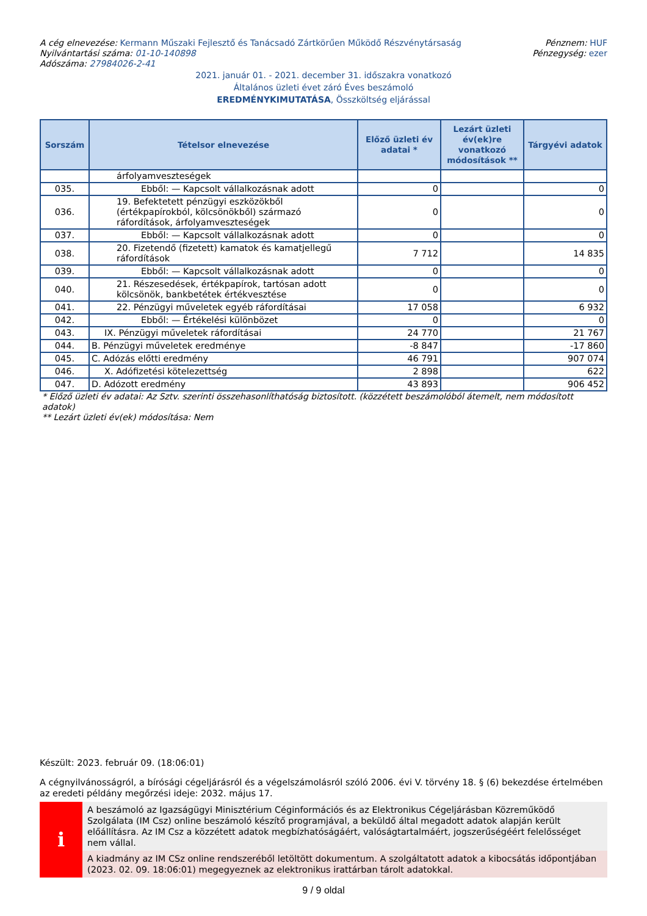A cég elnevezése: Kermann Műszaki Fejlesztő és Tanácsadó Zártkörűen Működő Részvénytársaság
Nyilvántartási száma: 01-10-140898
Adószáma: 27984026-2-41
Pénznem: HUF
Pénzegység: ezer
2021. január 01. - 2021. december 31. időszakra vonatkozó
Általános üzleti évet záró Éves beszámoló
EREDMÉNYKIMUTATÁSA, Összköltség eljárással
| Sorszám | Tételsor elnevezése | Előző üzleti év adatai * | Lezárt üzleti év(ek)re vonatkozó módosítások ** | Tárgyévi adatok |
| --- | --- | --- | --- | --- |
| | árfolyamveszteségek | | | |
| 035. | Ebből: — Kapcsolt vállalkozásnak adott | 0 | | 0 |
| 036. | 19. Befektetett pénzügyi eszközökből (értékpapírokból, kölcsönökből) származó ráfordítások, árfolyamveszteségek | 0 | | 0 |
| 037. | Ebből: — Kapcsolt vállalkozásnak adott | 0 | | 0 |
| 038. | 20. Fizetendő (fizetett) kamatok és kamatjellegű ráfordítások | 7 712 | | 14 835 |
| 039. | Ebből: — Kapcsolt vállalkozásnak adott | 0 | | 0 |
| 040. | 21. Részesedések, értékpapírok, tartósan adott kölcsönök, bankbetétek értékvesztése | 0 | | 0 |
| 041. | 22. Pénzügyi műveletek egyéb ráfordításai | 17 058 | | 6 932 |
| 042. | Ebből: — Értékelési különbözet | 0 | | 0 |
| 043. | IX. Pénzügyi műveletek ráfordításai | 24 770 | | 21 767 |
| 044. | B. Pénzügyi műveletek eredménye | -8 847 | | -17 860 |
| 045. | C. Adózás előtti eredmény | 46 791 | | 907 074 |
| 046. | X. Adófizetési kötelezettség | 2 898 | | 622 |
| 047. | D. Adózott eredmény | 43 893 | | 906 452 |
* Előző üzleti év adatai: Az Sztv. szerinti összehasonlíthatóság biztosított. (közzétett beszámolóból átemelt, nem módosított adatok)
** Lezárt üzleti év(ek) módosítása: Nem
Készült: 2023. február 09. (18:06:01)
A cégnyilvánosságról, a bírósági cégeljárásról és a végelszámolásról szóló 2006. évi V. törvény 18. § (6) bekezdése értelmében az eredeti példány megőrzési ideje: 2032. május 17.
i
A beszámoló az Igazságügyi Minisztérium Céginformációs és az Elektronikus Cégeljárásban Közreműködő Szolgálata (IM Csz) online beszámoló készítő programjával, a beküldő által megadott adatok alapján került előállításra. Az IM Csz a közzétett adatok megbízhatóságáért, valóságtartalmáért, jogszerűségéért felelősséget nem vállal.
A kiadmány az IM CSz online rendszeréből letöltött dokumentum. A szolgáltatott adatok a kibocsátás időpontjában (2023. 02. 09. 18:06:01) megegyeznek az elektronikus irattárban tárolt adatokkal.
9 / 9 oldal